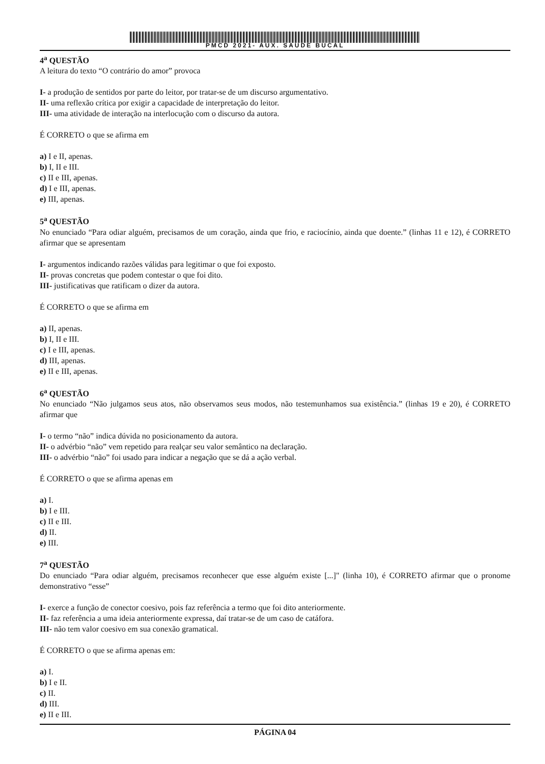PMCD 2021- AUX. SAUDE BUCAL
4<sup>a</sup> QUESTÃO
A leitura do texto “O contrário do amor” provoca
I- a produção de sentidos por parte do leitor, por tratar-se de um discurso argumentativo.
II- uma reflexão crítica por exigir a capacidade de interpretação do leitor.
III- uma atividade de interação na interlocução com o discurso da autora.
É CORRETO o que se afirma em
a) I e II, apenas.
b) I, II e III.
c) II e III, apenas.
d) I e III, apenas.
e) III, apenas.
5<sup>a</sup> QUESTÃO
No enunciado “Para odiar alguém, precisamos de um coração, ainda que frio, e raciocínio, ainda que doente.” (linhas 11 e 12), é CORRETO afirmar que se apresentam
I- argumentos indicando razões válidas para legitimar o que foi exposto.
II- provas concretas que podem contestar o que foi dito.
III- justificativas que ratificam o dizer da autora.
É CORRETO o que se afirma em
a) II, apenas.
b) I, II e III.
c) I e III, apenas.
d) III, apenas.
e) II e III, apenas.
6<sup>a</sup> QUESTÃO
No enunciado “Não julgamos seus atos, não observamos seus modos, não testemunhamos sua existência.” (linhas 19 e 20), é CORRETO afirmar que
I- o termo “não” indica dúvida no posicionamento da autora.
II- o advérbio “não” vem repetido para realçar seu valor semântico na declaração.
III- o advérbio “não” foi usado para indicar a negação que se dá a ação verbal.
É CORRETO o que se afirma apenas em
a) I.
b) I e III.
c) II e III.
d) II.
e) III.
7<sup>a</sup> QUESTÃO
Do enunciado “Para odiar alguém, precisamos reconhecer que esse alguém existe [...]" (linha 10), é CORRETO afirmar que o pronome demonstrativo “esse”
I- exerce a função de conector coesivo, pois faz referência a termo que foi dito anteriormente.
II- faz referência a uma ideia anteriormente expressa, daí tratar-se de um caso de catáfora.
III- não tem valor coesivo em sua conexão gramatical.
É CORRETO o que se afirma apenas em:
a) I.
b) I e II.
c) II.
d) III.
e) II e III.
PÁGINA 04